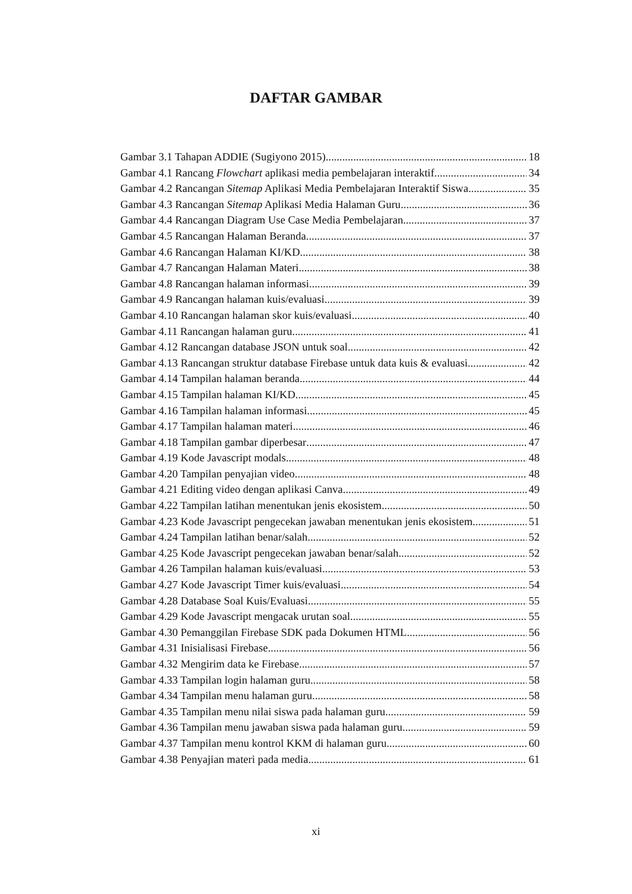DAFTAR GAMBAR
Gambar 3.1 Tahapan ADDIE (Sugiyono 2015) 18
Gambar 4.1 Rancang Flowchart aplikasi media pembelajaran interaktif 34
Gambar 4.2 Rancangan Sitemap Aplikasi Media Pembelajaran Interaktif Siswa 35
Gambar 4.3 Rancangan Sitemap Aplikasi Media Halaman Guru 36
Gambar 4.4 Rancangan Diagram Use Case Media Pembelajaran 37
Gambar 4.5 Rancangan Halaman Beranda 37
Gambar 4.6 Rancangan Halaman KI/KD 38
Gambar 4.7 Rancangan Halaman Materi 38
Gambar 4.8 Rancangan halaman informasi 39
Gambar 4.9 Rancangan halaman kuis/evaluasi 39
Gambar 4.10 Rancangan halaman skor kuis/evaluasi 40
Gambar 4.11 Rancangan halaman guru 41
Gambar 4.12 Rancangan database JSON untuk soal 42
Gambar 4.13 Rancangan struktur database Firebase untuk data kuis & evaluasi. 42
Gambar 4.14 Tampilan halaman beranda 44
Gambar 4.15 Tampilan halaman KI/KD 45
Gambar 4.16 Tampilan halaman informasi 45
Gambar 4.17 Tampilan halaman materi 46
Gambar 4.18 Tampilan gambar diperbesar 47
Gambar 4.19 Kode Javascript modals 48
Gambar 4.20 Tampilan penyajian video 48
Gambar 4.21 Editing video dengan aplikasi Canva 49
Gambar 4.22 Tampilan latihan menentukan jenis ekosistem 50
Gambar 4.23 Kode Javascript pengecekan jawaban menentukan jenis ekosistem 51
Gambar 4.24 Tampilan latihan benar/salah 52
Gambar 4.25 Kode Javascript pengecekan jawaban benar/salah 52
Gambar 4.26 Tampilan halaman kuis/evaluasi 53
Gambar 4.27 Kode Javascript Timer kuis/evaluasi 54
Gambar 4.28 Database Soal Kuis/Evaluasi 55
Gambar 4.29 Kode Javascript mengacak urutan soal 55
Gambar 4.30 Pemanggilan Firebase SDK pada Dokumen HTML 56
Gambar 4.31 Inisialisasi Firebase 56
Gambar 4.32 Mengirim data ke Firebase 57
Gambar 4.33 Tampilan login halaman guru 58
Gambar 4.34 Tampilan menu halaman guru 58
Gambar 4.35 Tampilan menu nilai siswa pada halaman guru 59
Gambar 4.36 Tampilan menu jawaban siswa pada halaman guru 59
Gambar 4.37 Tampilan menu kontrol KKM di halaman guru 60
Gambar 4.38 Penyajian materi pada media 61
xi